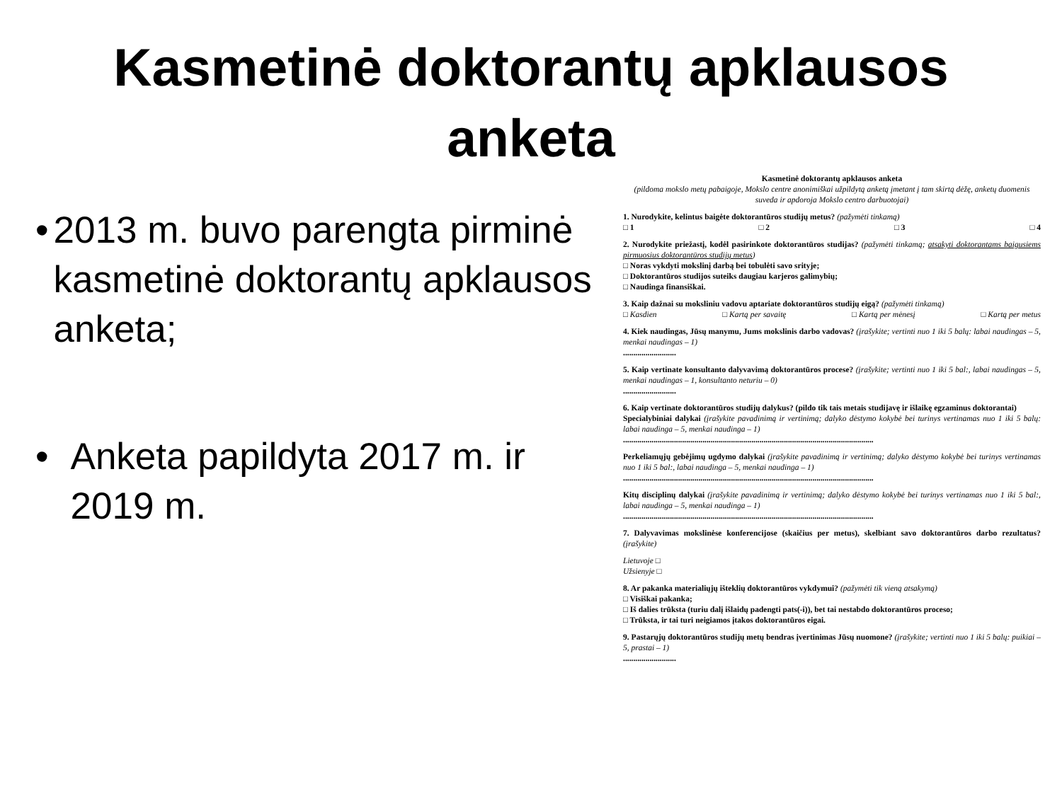Kasmetinė doktorantų apklausos
anketa
• 2013 m. buvo parengta pirminė kasmetinė doktorantų apklausos anketa;
• Anketa papildyta 2017 m. ir 2019 m.
Kasmetinė doktorantų apklausos anketa
(pildoma mokslo metų pabaigoje, Mokslo centre anonimiškai užpildytą anketą įmetant į tam skirtą dėžę, anketų duomenis suveda ir apdoroja Mokslo centro darbuotojai)
1. Nurodykite, kelintus baigėte doktorantūros studijų metus? (pažymėti tinkamą)
□ 1 □ 2 □ 3 □ 4
2. Nurodykite priežastį, kodėl pasirinkote doktorantūros studijas? (pažymėti tinkamą; atsakyti doktorantams baigusiems pirmuosius doktorantūros studijų metus)
□ Noras vykdyti mokslinį darbą bei tobulėti savo srityje;
□ Doktorantūros studijos suteiks daugiau karjeros galimybių;
□ Naudinga finansiškai.
3. Kaip dažnai su moksliniu vadovu aptariate doktorantūros studijų eigą? (pažymėti tinkamą)
□ Kasdien □ Kartą per savaitę □ Kartą per mėnesį □ Kartą per metus
4. Kiek naudingas, Jūsų manymu, Jums mokslinis darbo vadovas? (įrašykite; vertinti nuo 1 iki 5 balų: labai naudingas – 5, menkai naudingas – 1)
..........................
5. Kaip vertinate konsultanto dalyvavimą doktorantūros procese? (įrašykite; vertinti nuo 1 iki 5 bal:, labai naudingas – 5, menkai naudingas – 1, konsultanto neturiu – 0)
..........................
6. Kaip vertinate doktorantūros studijų dalykus? (pildo tik tais metais studijavę ir išlaikę egzaminus doktorantai)
Specialybiniai dalykai (įrašykite pavadinimą ir vertinimą; dalyko dėstymo kokybė bei turinys vertinamas nuo 1 iki 5 balų: labai naudinga – 5, menkai naudinga – 1)
...........................................................................................................................
Perkeliamųjų gebėjimų ugdymo dalykai (įrašykite pavadinimą ir vertinimą; dalyko dėstymo kokybė bei turinys vertinamas nuo 1 iki 5 bal:, labai naudinga – 5, menkai naudinga – 1)
...........................................................................................................................
Kitų disciplinų dalykai (įrašykite pavadinimą ir vertinimą; dalyko dėstymo kokybė bei turinys vertinamas nuo 1 iki 5 bal:, labai naudinga – 5, menkai naudinga – 1)
...........................................................................................................................
7. Dalyvavimas mokslinėse konferencijose (skaičius per metus), skelbiant savo doktorantūros darbo rezultatus? (įrašykite)
Lietuvoje □
Užsienyje □
8. Ar pakanka materialiųjų išteklių doktorantūros vykdymui? (pažymėti tik vieną atsakymą)
□ Visiškai pakanka;
□ Iš dalies trūksta (turiu dalį išlaidų padengti pats(-i)), bet tai nestabdo doktorantūros proceso;
□ Trūksta, ir tai turi neigiamos įtakos doktorantūros eigai.
9. Pastarųjų doktorantūros studijų metų bendras įvertinimas Jūsų nuomone? (įrašykite; vertinti nuo 1 iki 5 balų: puikiai – 5, prastai – 1)
..........................